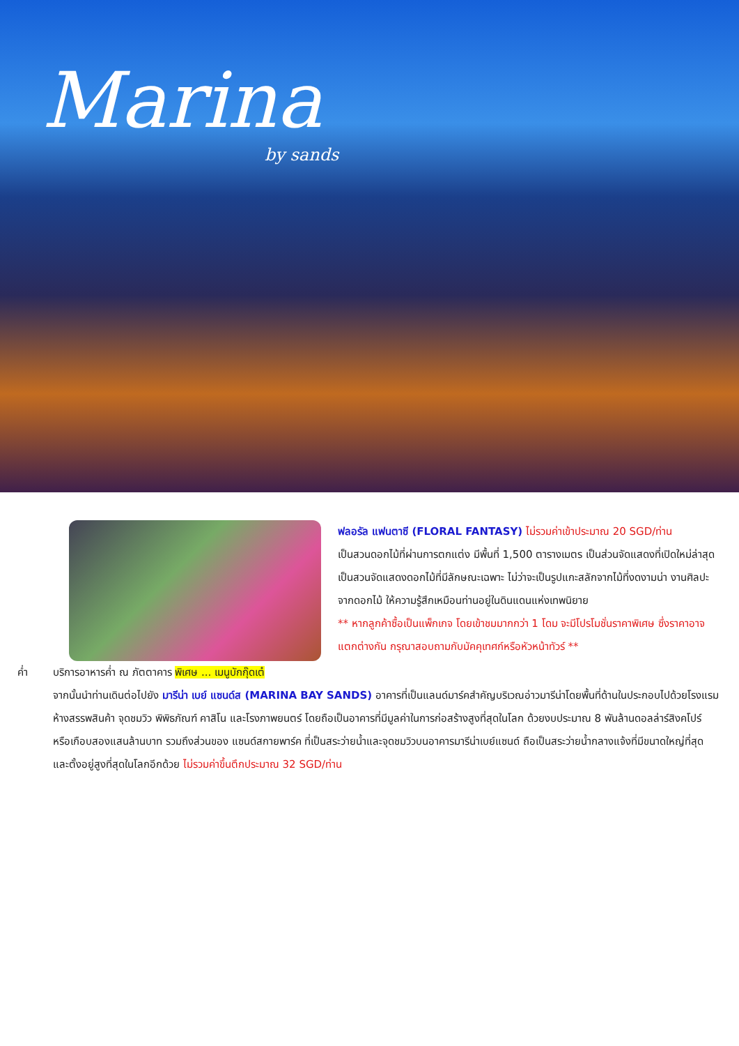Marina
by sands
ฟลอรัล แฟนตาซี (FLORAL FANTASY) ไม่รวมค่าเข้าประมาณ 20 SGD/ท่าน
เป็นสวนดอกไม้ที่ผ่านการตกแต่ง มีพื้นที่ 1,500 ตารางเมตร เป็นส่วนจัดแสดงที่เปิดใหม่ล่าสุด เป็นสวนจัดแสดงดอกไม้ที่มีลักษณะเฉพาะ ไม่ว่าจะเป็นรูปแกะสลักจากไม้ที่งดงามน่า งานศิลปะจากดอกไม้ ให้ความรู้สึกเหมือนท่านอยู่ในดินแดนแห่งเทพนิยาย
** หากลูกค้าซื้อเป็นแพ็กเกจ โดยเข้าชมมากกว่า 1 โดม จะมีโปรโมชั่นราคาพิเศษ ซึ่งราคาอาจแตกต่างกัน กรุณาสอบถามกับมัคคุเทศก์หรือหัวหน้าทัวร์ **
ค่ำ บริการอาหารค่ำ ณ ภัตตาคาร พิเศษ ... เมนูบักกุ๊ดเต๋
จากนั้นนำท่านเดินต่อไปยัง มารีน่า เบย์ แซนด์ส (MARINA BAY SANDS) อาคารที่เป็นแลนด์มาร์คสำคัญบริเวณอ่าวมารีน่าโดยพื้นที่ด้านในประกอบไปด้วยโรงแรม ห้างสรรพสินค้า จุดชมวิว พิพิธภัณฑ์ คาสิโน และโรงภาพยนตร์ โดยถือเป็นอาคารที่มีมูลค่าในการก่อสร้างสูงที่สุดในโลก ด้วยงบประมาณ 8 พันล้านดอลล่าร์สิงคโปร์ หรือเกือบสองแสนล้านบาท รวมถึงส่วนของ แซนด์สกายพาร์ค ที่เป็นสระว่ายน้ำและจุดชมวิวบนอาคารมารีน่าเบย์แซนด์ ถือเป็นสระว่ายน้ำกลางแจ้งที่มีขนาดใหญ่ที่สุด และตั้งอยู่สูงที่สุดในโลกอีกด้วย ไม่รวมค่าขึ้นตึกประมาณ 32 SGD/ท่าน